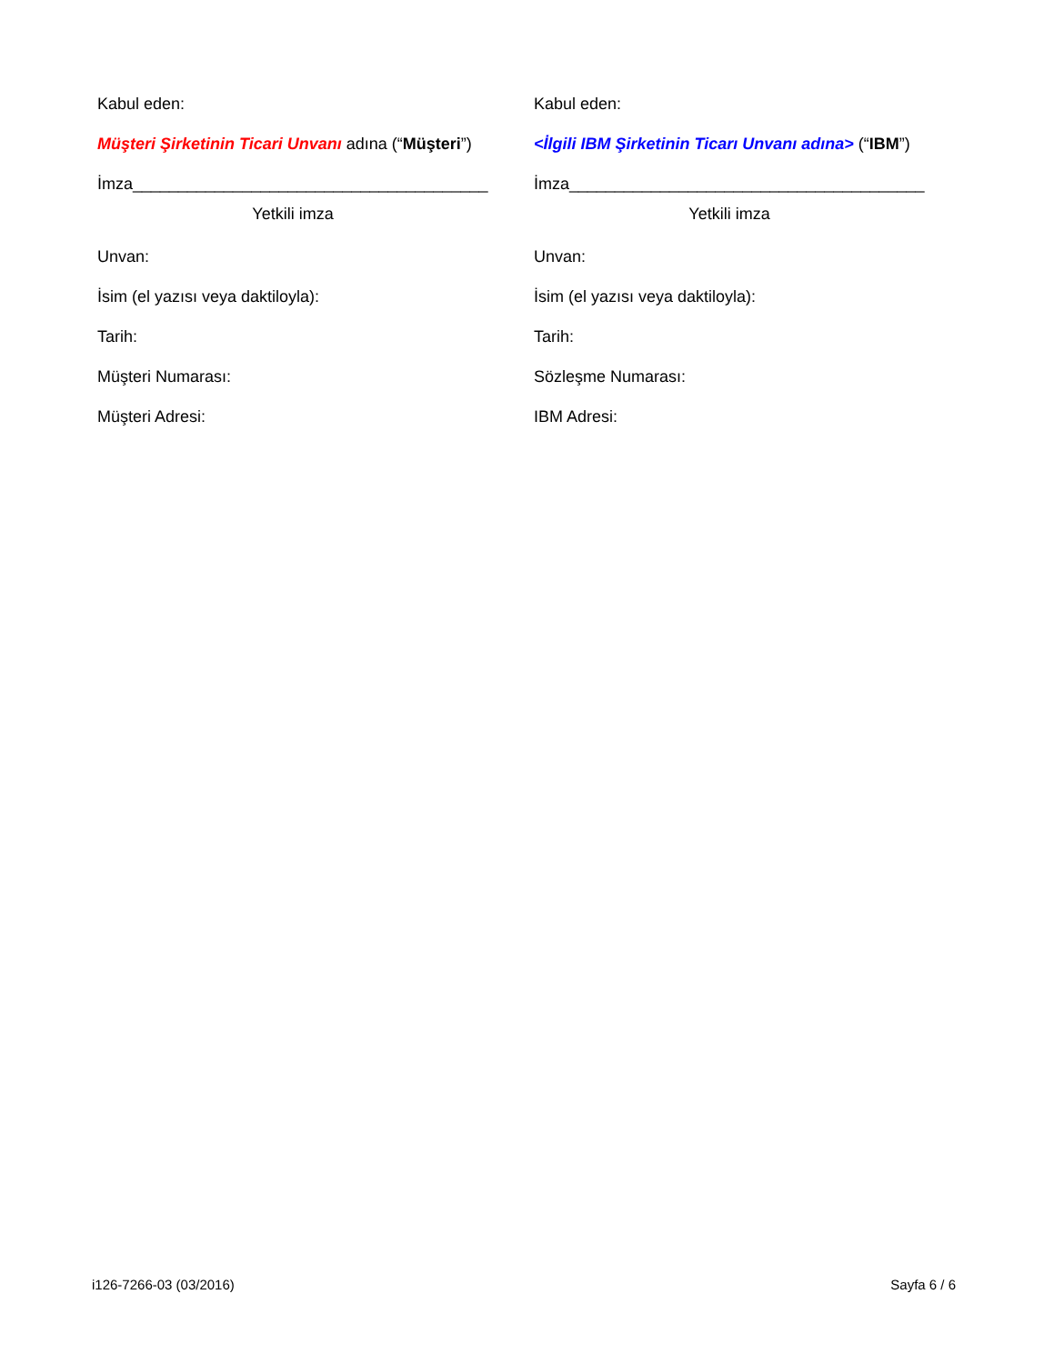Kabul eden:
Müşteri Şirketinin Ticari Unvanı adına (“Müşteri”)
İmza_______________________________________
Yetkili imza
Unvan:
İsim (el yazısı veya daktiloyla):
Tarih:
Müşteri Numarası:
Müşteri Adresi:
Kabul eden:
<İlgili IBM Şirketinin Ticarı Unvanı adına> (“IBM”)
İmza_______________________________________
Yetkili imza
Unvan:
İsim (el yazısı veya daktiloyla):
Tarih:
Sözleşme Numarası:
IBM Adresi:
i126-7266-03 (03/2016) Sayfa 6 / 6